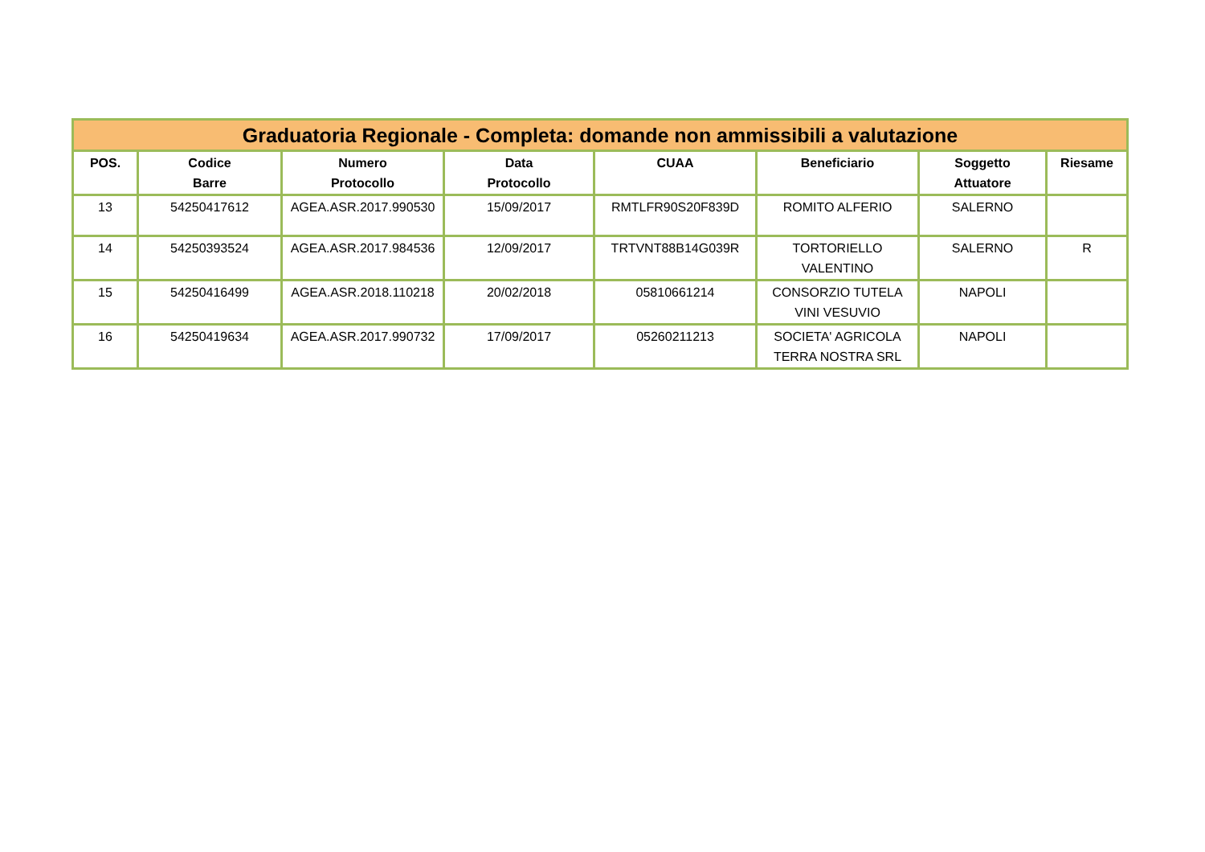| Graduatoria Regionale - Completa: domande non ammissibili a valutazione | | | | | | | |
| --- | --- | --- | --- | --- | --- | --- | --- |
| POS. | Codice Barre | Numero Protocollo | Data Protocollo | CUAA | Beneficiario | Soggetto Attuatore | Riesame |
| 13 | 54250417612 | AGEA.ASR.2017.990530 | 15/09/2017 | RMTLFR90S20F839D | ROMITO ALFERIO | SALERNO | |
| 14 | 54250393524 | AGEA.ASR.2017.984536 | 12/09/2017 | TRTVNT88B14G039R | TORTORIELLO VALENTINO | SALERNO | R |
| 15 | 54250416499 | AGEA.ASR.2018.110218 | 20/02/2018 | 05810661214 | CONSORZIO TUTELA VINI VESUVIO | NAPOLI | |
| 16 | 54250419634 | AGEA.ASR.2017.990732 | 17/09/2017 | 05260211213 | SOCIETA' AGRICOLA TERRA NOSTRA SRL | NAPOLI | |